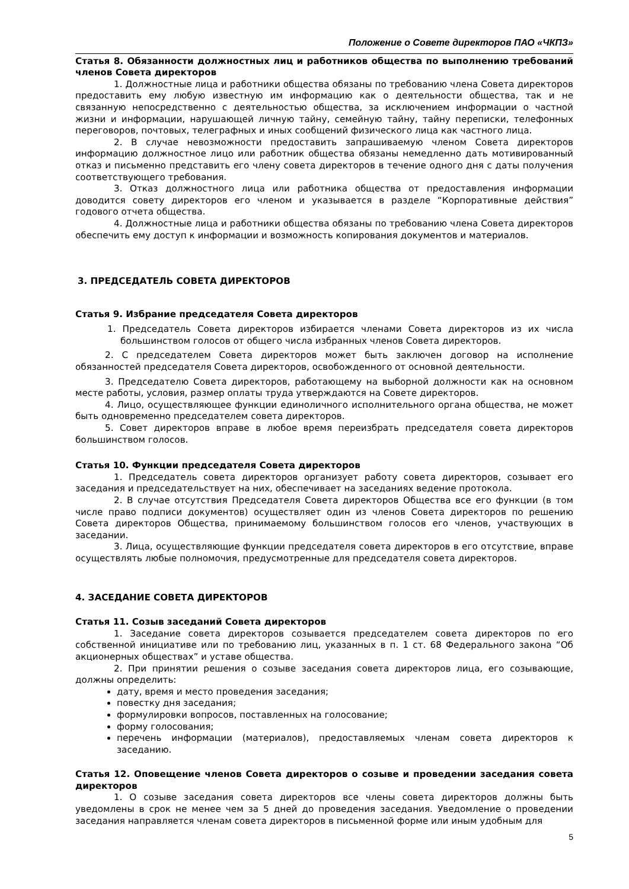Положение о Совете директоров ПАО «ЧКПЗ»
Статья 8. Обязанности должностных лиц и работников общества по выполнению требований членов Совета директоров
1. Должностные лица и работники общества обязаны по требованию члена Совета директоров предоставить ему любую известную им информацию как о деятельности общества, так и не связанную непосредственно с деятельностью общества, за исключением информации о частной жизни и информации, нарушающей личную тайну, семейную тайну, тайну переписки, телефонных переговоров, почтовых, телеграфных и иных сообщений физического лица как частного лица.
2. В случае невозможности предоставить запрашиваемую членом Совета директоров информацию должностное лицо или работник общества обязаны немедленно дать мотивированный отказ и письменно представить его члену совета директоров в течение одного дня с даты получения соответствующего требования.
3. Отказ должностного лица или работника общества от предоставления информации доводится совету директоров его членом и указывается в разделе “Корпоративные действия” годового отчета общества.
4. Должностные лица и работники общества обязаны по требованию члена Совета директоров обеспечить ему доступ к информации и возможность копирования документов и материалов.
3. ПРЕДСЕДАТЕЛЬ СОВЕТА ДИРЕКТОРОВ
Статья 9. Избрание председателя Совета директоров
1. Председатель Совета директоров избирается членами Совета директоров из их числа большинством голосов от общего числа избранных членов Совета директоров.
2. С председателем Совета директоров может быть заключен договор на исполнение обязанностей председателя Совета директоров, освобожденного от основной деятельности.
3. Председателю Совета директоров, работающему на выборной должности как на основном месте работы, условия, размер оплаты труда утверждаются на Совете директоров.
4. Лицо, осуществляющее функции единоличного исполнительного органа общества, не может быть одновременно председателем совета директоров.
5. Совет директоров вправе в любое время переизбрать председателя совета директоров большинством голосов.
Статья 10. Функции председателя Совета директоров
1. Председатель совета директоров организует работу совета директоров, созывает его заседания и председательствует на них, обеспечивает на заседаниях ведение протокола.
2. В случае отсутствия Председателя Совета директоров Общества все его функции (в том числе право подписи документов) осуществляет один из членов Совета директоров по решению Совета директоров Общества, принимаемому большинством голосов его членов, участвующих в заседании.
3. Лица, осуществляющие функции председателя совета директоров в его отсутствие, вправе осуществлять любые полномочия, предусмотренные для председателя совета директоров.
4. ЗАСЕДАНИЕ СОВЕТА ДИРЕКТОРОВ
Статья 11. Созыв заседаний Совета директоров
1. Заседание совета директоров созывается председателем совета директоров по его собственной инициативе или по требованию лиц, указанных в п. 1 ст. 68 Федерального закона “Об акционерных обществах” и уставе общества.
2. При принятии решения о созыве заседания совета директоров лица, его созывающие, должны определить:
дату, время и место проведения заседания;
повестку дня заседания;
формулировки вопросов, поставленных на голосование;
форму голосования;
перечень информации (материалов), предоставляемых членам совета директоров к заседанию.
Статья 12. Оповещение членов Совета директоров о созыве и проведении заседания совета директоров
1. О созыве заседания совета директоров все члены совета директоров должны быть уведомлены в срок не менее чем за 5 дней до проведения заседания. Уведомление о проведении заседания направляется членам совета директоров в письменной форме или иным удобным для
5